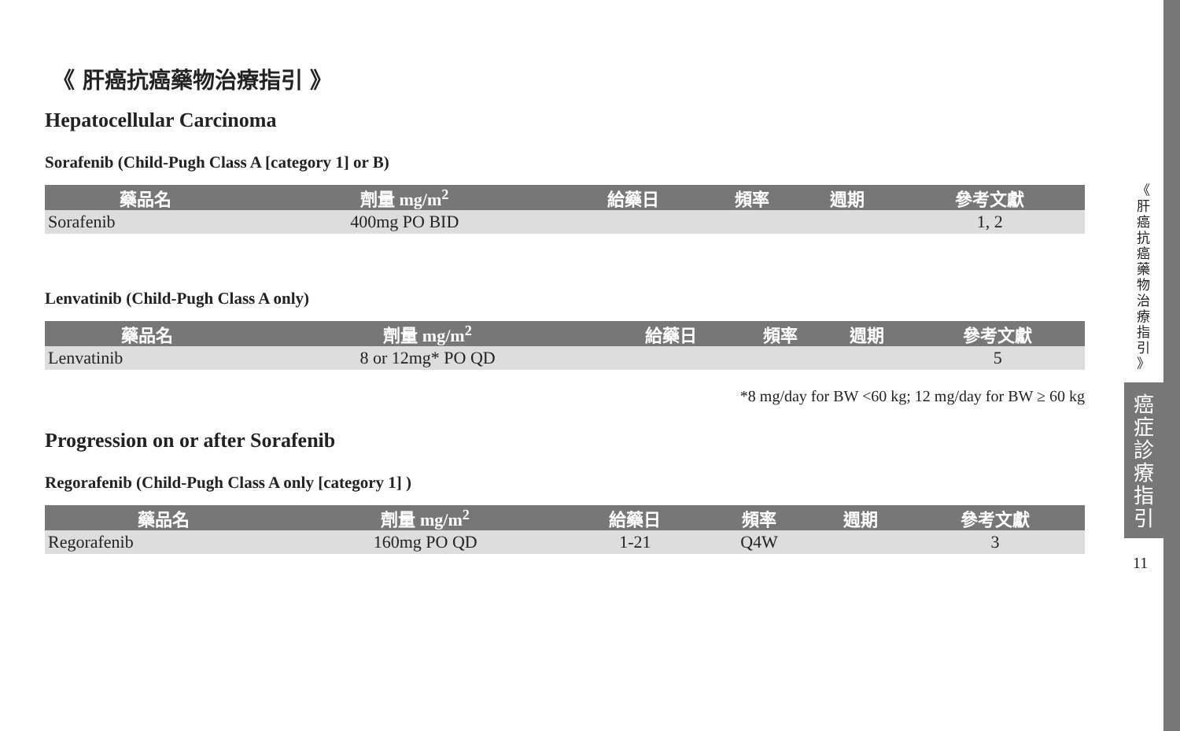《 肝癌抗癌藥物治療指引 》
Hepatocellular Carcinoma
Sorafenib (Child-Pugh Class A [category 1] or B)
| 藥品名 | 劑量 mg/m<sup>2</sup> | 給藥日 | 頻率 | 週期 | 參考文獻 |
| --- | --- | --- | --- | --- | --- |
| Sorafenib | 400mg PO BID | | | | 1, 2 |
Lenvatinib (Child-Pugh Class A only)
| 藥品名 | 劑量 mg/m<sup>2</sup> | 給藥日 | 頻率 | 週期 | 參考文獻 |
| --- | --- | --- | --- | --- | --- |
| Lenvatinib | 8 or 12mg* PO QD | | | | 5 |
*8 mg/day for BW <60 kg; 12 mg/day for BW ≥ 60 kg
Progression on or after Sorafenib
Regorafenib (Child-Pugh Class A only [category 1] )
| 藥品名 | 劑量 mg/m<sup>2</sup> | 給藥日 | 頻率 | 週期 | 參考文獻 |
| --- | --- | --- | --- | --- | --- |
| Regorafenib | 160mg PO QD | 1-21 | Q4W | | 3 |
《
肝
癌
抗
癌
藥
物
治
療
指
引
》
癌
症
診
療
指
引
11